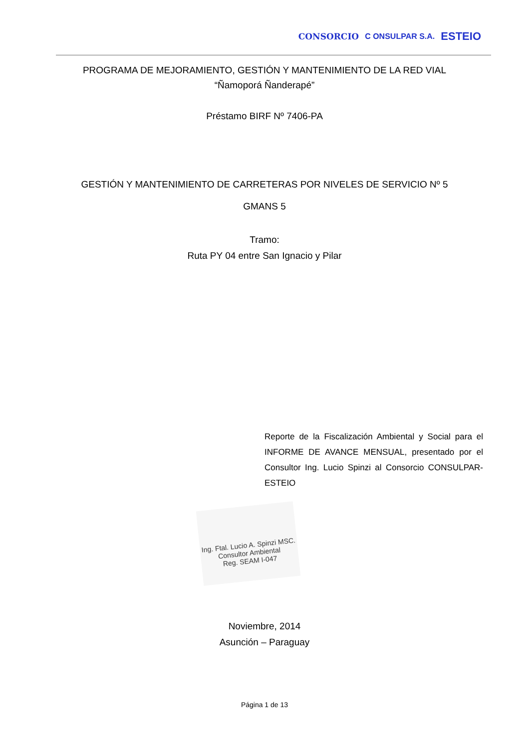CONSORCIO C ONSULPAR S.A. ESTEIO
PROGRAMA DE MEJORAMIENTO, GESTIÓN Y MANTENIMIENTO DE LA RED VIAL
“Ñamoporá Ñanderapé”
Préstamo BIRF Nº 7406-PA
GESTIÓN Y MANTENIMIENTO DE CARRETERAS POR NIVELES DE SERVICIO Nº 5
GMANS 5
Tramo:
Ruta PY 04 entre San Ignacio y Pilar
Reporte de la Fiscalización Ambiental y Social para el INFORME DE AVANCE MENSUAL, presentado por el Consultor Ing. Lucio Spinzi al Consorcio CONSULPAR-ESTEIO
Ing. Ftal. Lucio A. Spinzi MSC.
Consultor Ambiental
Reg. SEAM I-047
Noviembre, 2014
Asunción – Paraguay
Página 1 de 13